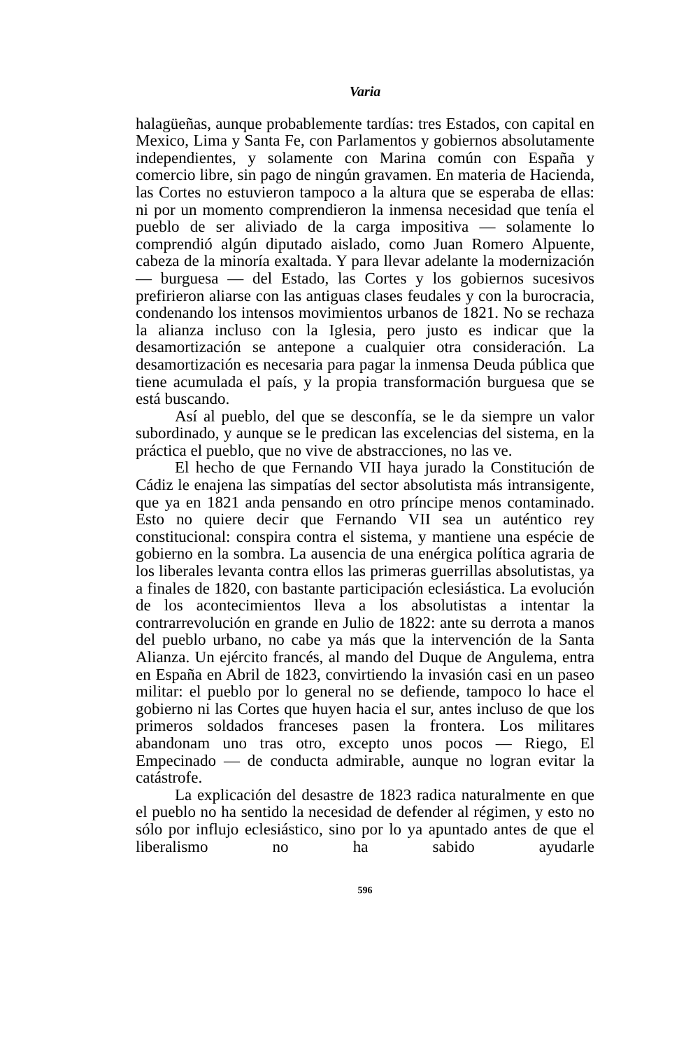Varia
halagüeñas, aunque probablemente tardías: tres Estados, con capital en Mexico, Lima y Santa Fe, con Parlamentos y gobiernos absolutamente independientes, y solamente con Marina común con España y comercio libre, sin pago de ningún gravamen. En materia de Hacienda, las Cortes no estuvieron tampoco a la altura que se esperaba de ellas: ni por un momento comprendieron la inmensa necesidad que tenía el pueblo de ser aliviado de la carga impositiva — solamente lo comprendió algún diputado aislado, como Juan Romero Alpuente, cabeza de la minoría exaltada. Y para llevar adelante la modernización — burguesa — del Estado, las Cortes y los gobiernos sucesivos prefirieron aliarse con las antiguas clases feudales y con la burocracia, condenando los intensos movimientos urbanos de 1821. No se rechaza la alianza incluso con la Iglesia, pero justo es indicar que la desamortización se antepone a cualquier otra consideración. La desamortización es necesaria para pagar la inmensa Deuda pública que tiene acumulada el país, y la propia transformación burguesa que se está buscando.
Así al pueblo, del que se desconfía, se le da siempre un valor subordinado, y aunque se le predican las excelencias del sistema, en la práctica el pueblo, que no vive de abstracciones, no las ve.
El hecho de que Fernando VII haya jurado la Constitución de Cádiz le enajena las simpatías del sector absolutista más intransigente, que ya en 1821 anda pensando en otro príncipe menos contaminado. Esto no quiere decir que Fernando VII sea un auténtico rey constitucional: conspira contra el sistema, y mantiene una espécie de gobierno en la sombra. La ausencia de una enérgica política agraria de los liberales levanta contra ellos las primeras guerrillas absolutistas, ya a finales de 1820, con bastante participación eclesiástica. La evolución de los acontecimientos lleva a los absolutistas a intentar la contrarrevolución en grande en Julio de 1822: ante su derrota a manos del pueblo urbano, no cabe ya más que la intervención de la Santa Alianza. Un ejército francés, al mando del Duque de Angulema, entra en España en Abril de 1823, convirtiendo la invasión casi en un paseo militar: el pueblo por lo general no se defiende, tampoco lo hace el gobierno ni las Cortes que huyen hacia el sur, antes incluso de que los primeros soldados franceses pasen la frontera. Los militares abandonam uno tras otro, excepto unos pocos — Riego, El Empecinado — de conducta admirable, aunque no logran evitar la catástrofe.
La explicación del desastre de 1823 radica naturalmente en que el pueblo no ha sentido la necesidad de defender al régimen, y esto no sólo por influjo eclesiástico, sino por lo ya apuntado antes de que el liberalismo no ha sabido ayudarle
596